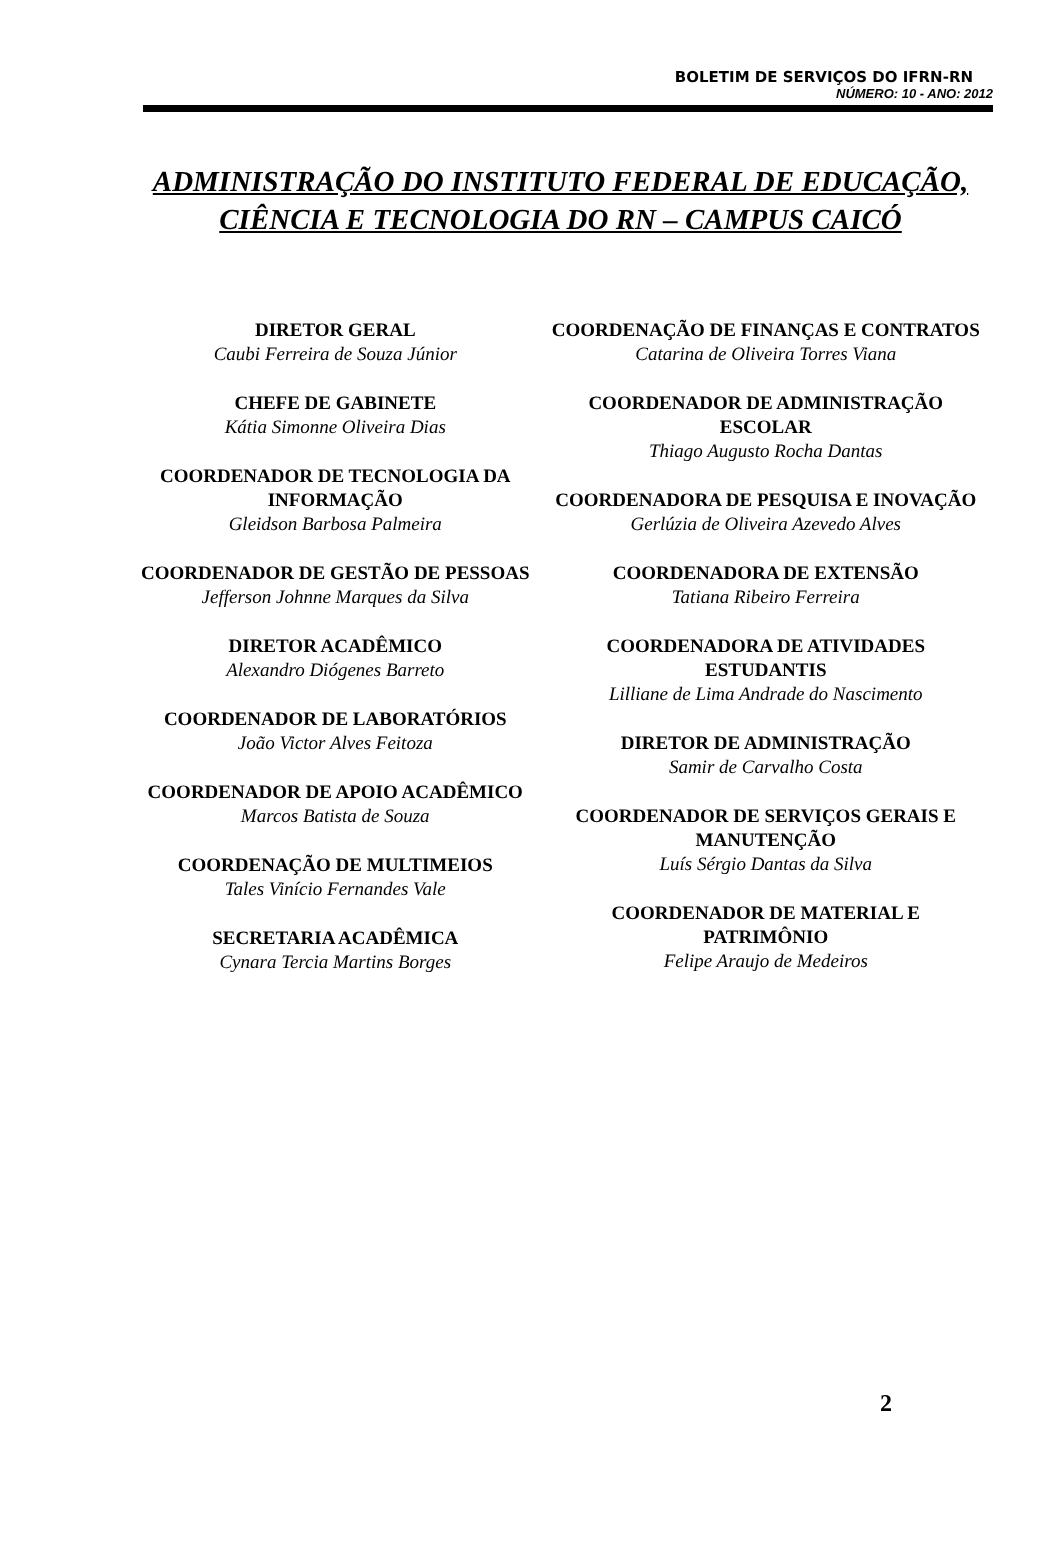BOLETIM DE SERVIÇOS DO IFRN-RN
NÚMERO: 10 - ANO: 2012
ADMINISTRAÇÃO DO INSTITUTO FEDERAL DE EDUCAÇÃO,
CIÊNCIA E TECNOLOGIA DO RN – CAMPUS CAICÓ
DIRETOR GERAL
Caubi Ferreira de Souza Júnior
CHEFE DE GABINETE
Kátia Simonne Oliveira Dias
COORDENADOR DE TECNOLOGIA DA INFORMAÇÃO
Gleidson Barbosa Palmeira
COORDENADOR DE GESTÃO DE PESSOAS
Jefferson Johnne Marques da Silva
DIRETOR ACADÊMICO
Alexandro Diógenes Barreto
COORDENADOR DE LABORATÓRIOS
João Victor Alves Feitoza
COORDENADOR DE APOIO ACADÊMICO
Marcos Batista de Souza
COORDENAÇÃO DE MULTIMEIOS
Tales Vinício Fernandes Vale
SECRETARIA ACADÊMICA
Cynara Tercia Martins Borges
COORDENAÇÃO DE FINANÇAS E CONTRATOS
Catarina de Oliveira Torres Viana
COORDENADOR DE ADMINISTRAÇÃO ESCOLAR
Thiago Augusto Rocha Dantas
COORDENADORA DE PESQUISA E INOVAÇÃO
Gerlúzia de Oliveira Azevedo Alves
COORDENADORA DE EXTENSÃO
Tatiana Ribeiro Ferreira
COORDENADORA DE ATIVIDADES ESTUDANTIS
Lilliane de Lima Andrade do Nascimento
DIRETOR DE ADMINISTRAÇÃO
Samir de Carvalho Costa
COORDENADOR DE SERVIÇOS GERAIS E MANUTENÇÃO
Luís Sérgio Dantas da Silva
COORDENADOR DE MATERIAL E PATRIMÔNIO
Felipe Araujo de Medeiros
2